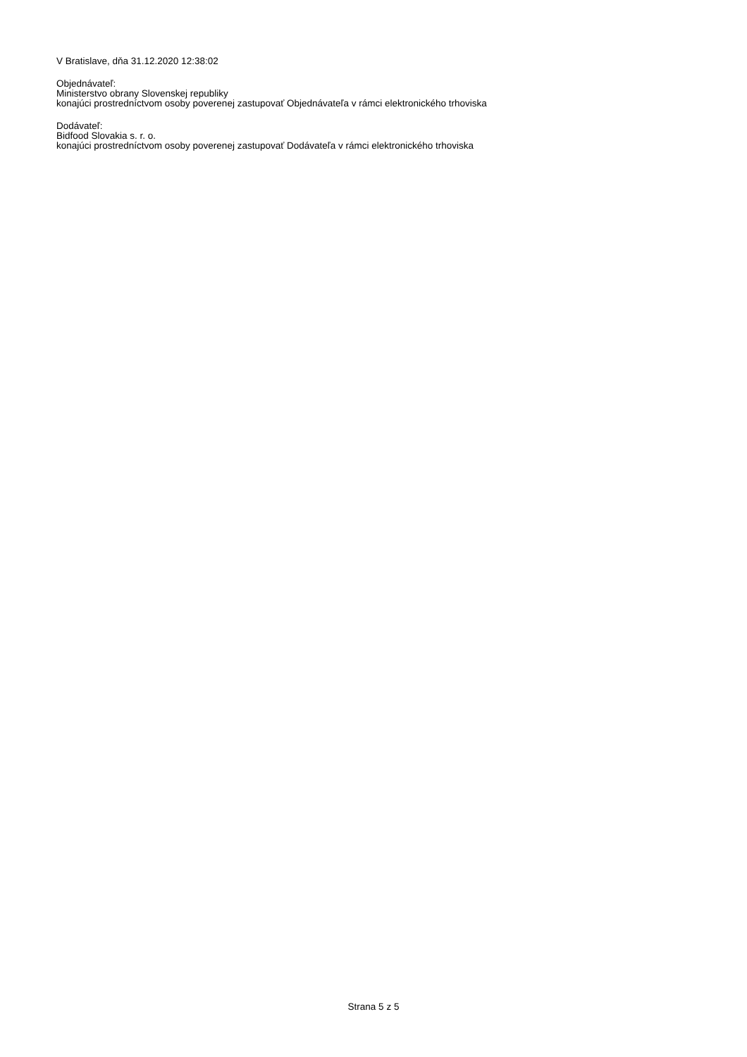V Bratislave, dňa 31.12.2020 12:38:02
Objednávateľ:
Ministerstvo obrany Slovenskej republiky
konajúci prostredníctvom osoby poverenej zastupovať Objednávateľa v rámci elektronického trhoviska
Dodávateľ:
Bidfood Slovakia s. r. o.
konajúci prostredníctvom osoby poverenej zastupovať Dodávateľa v rámci elektronického trhoviska
Strana 5 z 5